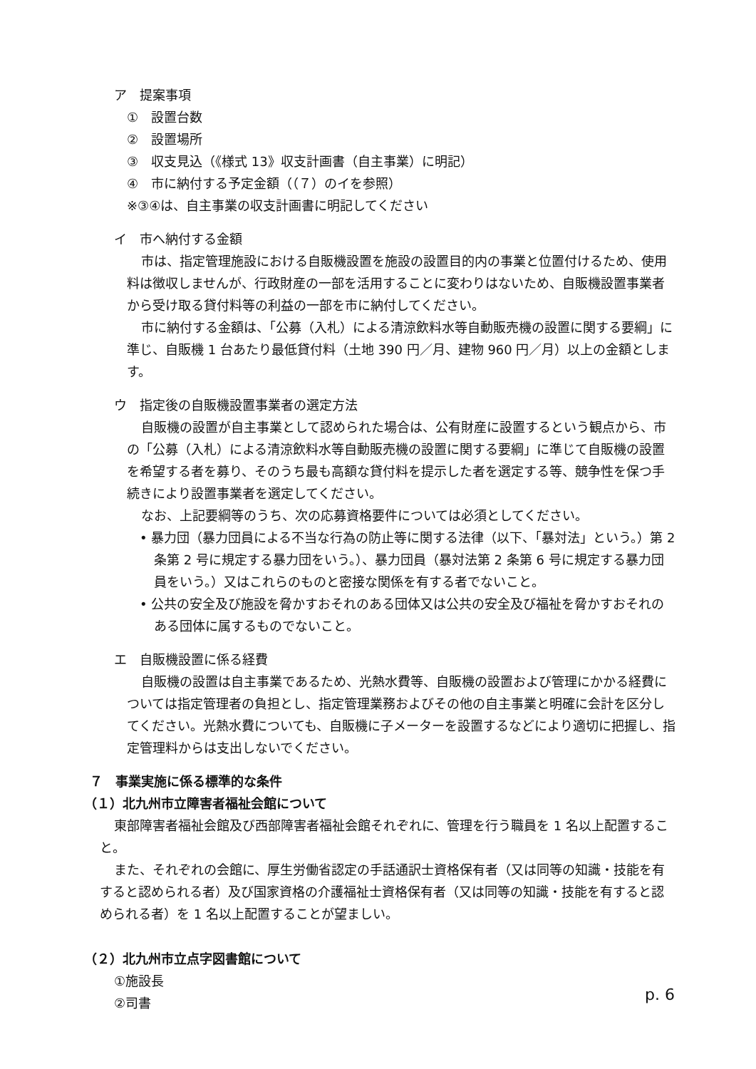ア　提案事項
①　設置台数
②　設置場所
③　収支見込（《様式 13》収支計画書（自主事業）に明記）
④　市に納付する予定金額（（７）のイを参照）
※③④は、自主事業の収支計画書に明記してください
イ　市へ納付する金額
市は、指定管理施設における自販機設置を施設の設置目的内の事業と位置付けるため、使用料は徴収しませんが、行政財産の一部を活用することに変わりはないため、自販機設置事業者から受け取る貸付料等の利益の一部を市に納付してください。
市に納付する金額は、「公募（入札）による清涼飲料水等自動販売機の設置に関する要綱」に準じ、自販機 1 台あたり最低貸付料（土地 390 円／月、建物 960 円／月）以上の金額とします。
ウ　指定後の自販機設置事業者の選定方法
自販機の設置が自主事業として認められた場合は、公有財産に設置するという観点から、市の「公募（入札）による清涼飲料水等自動販売機の設置に関する要綱」に準じて自販機の設置を希望する者を募り、そのうち最も高額な貸付料を提示した者を選定する等、競争性を保つ手続きにより設置事業者を選定してください。
なお、上記要綱等のうち、次の応募資格要件については必須としてください。
• 暴力団（暴力団員による不当な行為の防止等に関する法律（以下、「暴対法」という。）第 2 条第 2 号に規定する暴力団をいう。）、暴力団員（暴対法第 2 条第 6 号に規定する暴力団員をいう。）又はこれらのものと密接な関係を有する者でないこと。
• 公共の安全及び施設を脅かすおそれのある団体又は公共の安全及び福祉を脅かすおそれのある団体に属するものでないこと。
エ　自販機設置に係る経費
自販機の設置は自主事業であるため、光熱水費等、自販機の設置および管理にかかる経費については指定管理者の負担とし、指定管理業務およびその他の自主事業と明確に会計を区分してください。光熱水費についても、自販機に子メーターを設置するなどにより適切に把握し、指定管理料からは支出しないでください。
７　事業実施に係る標準的な条件
（１）北九州市立障害者福祉会館について
東部障害者福祉会館及び西部障害者福祉会館それぞれに、管理を行う職員を 1 名以上配置すること。
また、それぞれの会館に、厚生労働省認定の手話通訳士資格保有者（又は同等の知識・技能を有すると認められる者）及び国家資格の介護福祉士資格保有者（又は同等の知識・技能を有すると認められる者）を 1 名以上配置することが望ましい。
（２）北九州市立点字図書館について
①施設長
②司書
p. 6